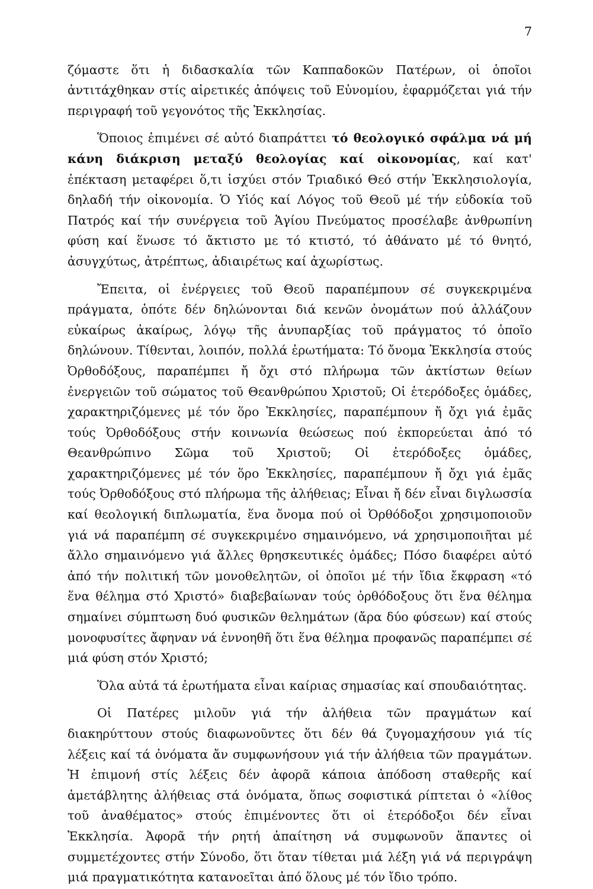7
ζόμαστε ὅτι ἡ διδασκαλία τῶν Καππαδοκῶν Πατέρων, οἱ ὁποῖοι ἀντιτάχθηκαν στίς αἱρετικές ἀπόψεις τοῦ Εὐνομίου, ἐφαρμόζεται γιά τήν περιγραφή τοῦ γεγονότος τῆς Ἐκκλησίας.
Ὅποιος ἐπιμένει σέ αὐτό διαπράττει τό θεολογικό σφάλμα νά μή κάνη διάκριση μεταξύ θεολογίας καί οἰκονομίας, καί κατ' ἐπέκταση μεταφέρει ὅ,τι ἰσχύει στόν Τριαδικό Θεό στήν Ἐκκλησιολογία, δηλαδή τήν οἰκονομία. Ὁ Υἱός καί Λόγος τοῦ Θεοῦ μέ τήν εὐδοκία τοῦ Πατρός καί τήν συνέργεια τοῦ Ἁγίου Πνεύματος προσέλαβε ἀνθρωπίνη φύση καί ἕνωσε τό ἄκτιστο με τό κτιστό, τό ἀθάνατο μέ τό θνητό, ἀσυγχύτως, ἀτρέπτως, ἀδιαιρέτως καί ἀχωρίστως.
Ἔπειτα, οἱ ἐνέργειες τοῦ Θεοῦ παραπέμπουν σέ συγκεκριμένα πράγματα, ὁπότε δέν δηλώνονται διά κενῶν ὀνομάτων πού ἀλλάζουν εὐκαίρως ἀκαίρως, λόγῳ τῆς ἀνυπαρξίας τοῦ πράγματος τό ὁποῖο δηλώνουν. Τίθενται, λοιπόν, πολλά ἐρωτήματα: Τό ὄνομα Ἐκκλησία στούς Ὀρθοδόξους, παραπέμπει ἤ ὄχι στό πλήρωμα τῶν ἀκτίστων θείων ἐνεργειῶν τοῦ σώματος τοῦ Θεανθρώπου Χριστοῦ; Οἱ ἑτερόδοξες ὁμάδες, χαρακτηριζόμενες μέ τόν ὅρο Ἐκκλησίες, παραπέμπουν ἤ ὄχι γιά ἐμᾶς τούς Ὀρθοδόξους στήν κοινωνία θεώσεως πού ἐκπορεύεται ἀπό τό Θεανθρώπινο Σῶμα τοῦ Χριστοῦ; Οἱ ἑτερόδοξες ὁμάδες, χαρακτηριζόμενες μέ τόν ὅρο Ἐκκλησίες, παραπέμπουν ἤ ὄχι γιά ἐμᾶς τούς Ὀρθοδόξους στό πλήρωμα τῆς ἀλήθειας; Εἶναι ἤ δέν εἶναι διγλωσσία καί θεολογική διπλωματία, ἕνα ὄνομα πού οἱ Ὀρθόδοξοι χρησιμοποιοῦν γιά νά παραπέμπη σέ συγκεκριμένο σημαινόμενο, νά χρησιμοποιῆται μέ ἄλλο σημαινόμενο γιά ἄλλες θρησκευτικές ὁμάδες; Πόσο διαφέρει αὐτό ἀπό τήν πολιτική τῶν μονοθελητῶν, οἱ ὁποῖοι μέ τήν ἴδια ἔκφραση «τό ἕνα θέλημα στό Χριστό» διαβεβαίωναν τούς ὀρθόδοξους ὅτι ἕνα θέλημα σημαίνει σύμπτωση δυό φυσικῶν θελημάτων (ἄρα δύο φύσεων) καί στούς μονοφυσίτες ἄφηναν νά ἐννοηθῆ ὅτι ἕνα θέλημα προφανῶς παραπέμπει σέ μιά φύση στόν Χριστό;
Ὅλα αὐτά τά ἐρωτήματα εἶναι καίριας σημασίας καί σπουδαιότητας.
Οἱ Πατέρες μιλοῦν γιά τήν ἀλήθεια τῶν πραγμάτων καί διακηρύττουν στούς διαφωνοῦντες ὅτι δέν θά ζυγομαχήσουν γιά τίς λέξεις καί τά ὀνόματα ἄν συμφωνήσουν γιά τήν ἀλήθεια τῶν πραγμάτων. Ἡ ἐπιμονή στίς λέξεις δέν ἀφορᾶ κάποια ἀπόδοση σταθερῆς καί ἀμετάβλητης ἀλήθειας στά ὀνόματα, ὅπως σοφιστικά ρίπτεται ὁ «λίθος τοῦ ἀναθέματος» στούς ἐπιμένοντες ὅτι οἱ ἑτερόδοξοι δέν εἶναι Ἐκκλησία. Ἀφορᾶ τήν ρητή ἀπαίτηση νά συμφωνοῦν ἅπαντες οἱ συμμετέχοντες στήν Σύνοδο, ὅτι ὅταν τίθεται μιά λέξη γιά νά περιγράψη μιά πραγματικότητα κατανοεῖται ἀπό ὅλους μέ τόν ἴδιο τρόπο.